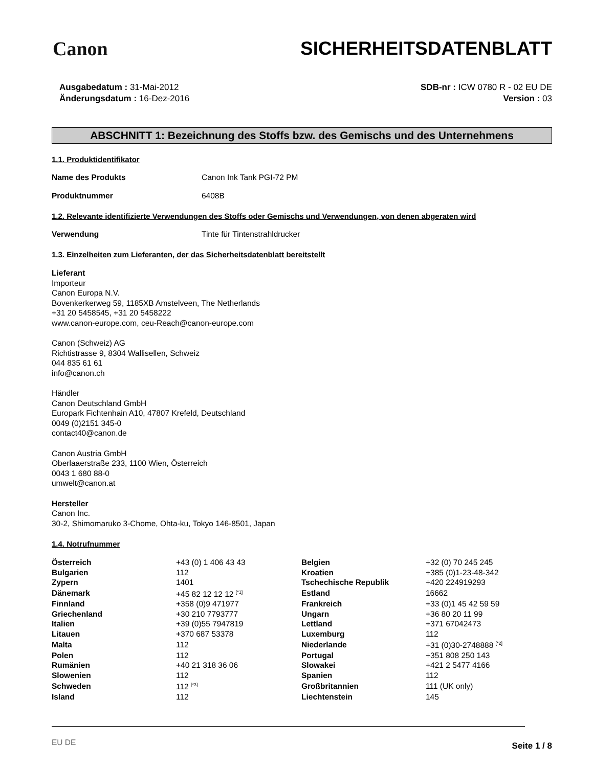Canon SICHERHEITSDATENBLATT
Ausgabedatum : 31-Mai-2012
Änderungsdatum : 16-Dez-2016
SDB-nr : ICW 0780 R - 02 EU DE
Version : 03
ABSCHNITT 1: Bezeichnung des Stoffs bzw. des Gemischs und des Unternehmens
1.1. Produktidentifikator
Name des Produkts Canon Ink Tank PGI-72 PM
Produktnummer 6408B
1.2. Relevante identifizierte Verwendungen des Stoffs oder Gemischs und Verwendungen, von denen abgeraten wird
Verwendung Tinte für Tintenstrahldrucker
1.3. Einzelheiten zum Lieferanten, der das Sicherheitsdatenblatt bereitstellt
Lieferant
Importeur
Canon Europa N.V.
Bovenkerkerweg 59, 1185XB Amstelveen, The Netherlands
+31 20 5458545, +31 20 5458222
www.canon-europe.com, ceu-Reach@canon-europe.com
Canon (Schweiz) AG
Richtistrasse 9, 8304 Wallisellen, Schweiz
044 835 61 61
info@canon.ch
Händler
Canon Deutschland GmbH
Europark Fichtenhain A10, 47807 Krefeld, Deutschland
0049 (0)2151 345-0
contact40@canon.de
Canon Austria GmbH
Oberlaaerstraße 233, 1100 Wien, Österreich
0043 1 680 88-0
umwelt@canon.at
Hersteller
Canon Inc.
30-2, Shimomaruko 3-Chome, Ohta-ku, Tokyo 146-8501, Japan
1.4. Notrufnummer
| Österreich | +43 (0) 1 406 43 43 | Belgien | +32 (0) 70 245 245 |
| Bulgarien | 112 | Kroatien | +385 (0)1-23-48-342 |
| Zypern | 1401 | Tschechische Republik | +420 224919293 |
| Dänemark | +45 82 12 12 12 <sup>[*1]</sup> | Estland | 16662 |
| Finnland | +358 (0)9 471977 | Frankreich | +33 (0)1 45 42 59 59 |
| Griechenland | +30 210 7793777 | Ungarn | +36 80 20 11 99 |
| Italien | +39 (0)55 7947819 | Lettland | +371 67042473 |
| Litauen | +370 687 53378 | Luxemburg | 112 |
| Malta | 112 | Niederlande | +31 (0)30-2748888 <sup>[*2]</sup> |
| Polen | 112 | Portugal | +351 808 250 143 |
| Rumänien | +40 21 318 36 06 | Slowakei | +421 2 5477 4166 |
| Slowenien | 112 | Spanien | 112 |
| Schweden | 112 <sup>[*3]</sup> | Großbritannien | 111 (UK only) |
| Island | 112 | Liechtenstein | 145 |
EU DE Seite 1 / 8